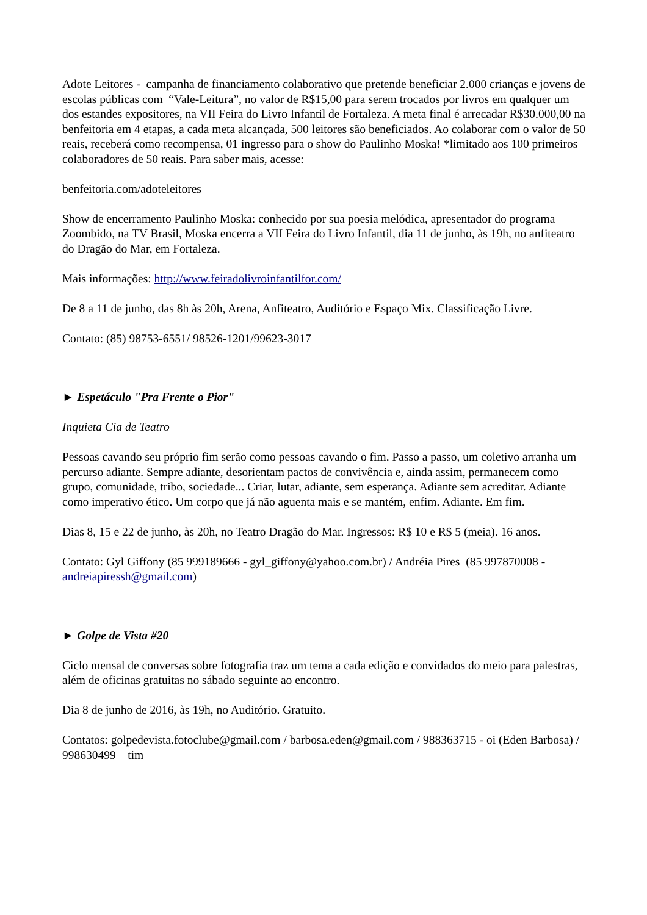Adote Leitores - campanha de financiamento colaborativo que pretende beneficiar 2.000 crianças e jovens de escolas públicas com “Vale-Leitura”, no valor de R$15,00 para serem trocados por livros em qualquer um dos estandes expositores, na VII Feira do Livro Infantil de Fortaleza. A meta final é arrecadar R$30.000,00 na benfeitoria em 4 etapas, a cada meta alcançada, 500 leitores são beneficiados. Ao colaborar com o valor de 50 reais, receberá como recompensa, 01 ingresso para o show do Paulinho Moska! *limitado aos 100 primeiros colaboradores de 50 reais. Para saber mais, acesse:
benfeitoria.com/adoteleitores
Show de encerramento Paulinho Moska: conhecido por sua poesia melódica, apresentador do programa Zoombido, na TV Brasil, Moska encerra a VII Feira do Livro Infantil, dia 11 de junho, às 19h, no anfiteatro do Dragão do Mar, em Fortaleza.
Mais informações: http://www.feiradolivroinfantilfor.com/
De 8 a 11 de junho, das 8h às 20h, Arena, Anfiteatro, Auditório e Espaço Mix. Classificação Livre.
Contato: (85) 98753-6551/ 98526-1201/99623-3017
► Espetáculo "Pra Frente o Pior"
Inquieta Cia de Teatro
Pessoas cavando seu próprio fim serão como pessoas cavando o fim. Passo a passo, um coletivo arranha um percurso adiante. Sempre adiante, desorientam pactos de convivência e, ainda assim, permanecem como grupo, comunidade, tribo, sociedade... Criar, lutar, adiante, sem esperança. Adiante sem acreditar. Adiante como imperativo ético. Um corpo que já não aguenta mais e se mantém, enfim. Adiante. Em fim.
Dias 8, 15 e 22 de junho, às 20h, no Teatro Dragão do Mar. Ingressos: R$ 10 e R$ 5 (meia). 16 anos.
Contato: Gyl Giffony (85 999189666 - gyl_giffony@yahoo.com.br) / Andréia Pires (85 997870008 - andreiapiressh@gmail.com)
► Golpe de Vista #20
Ciclo mensal de conversas sobre fotografia traz um tema a cada edição e convidados do meio para palestras, além de oficinas gratuitas no sábado seguinte ao encontro.
Dia 8 de junho de 2016, às 19h, no Auditório. Gratuito.
Contatos: golpedevista.fotoclube@gmail.com / barbosa.eden@gmail.com / 988363715 - oi (Eden Barbosa) / 998630499 – tim